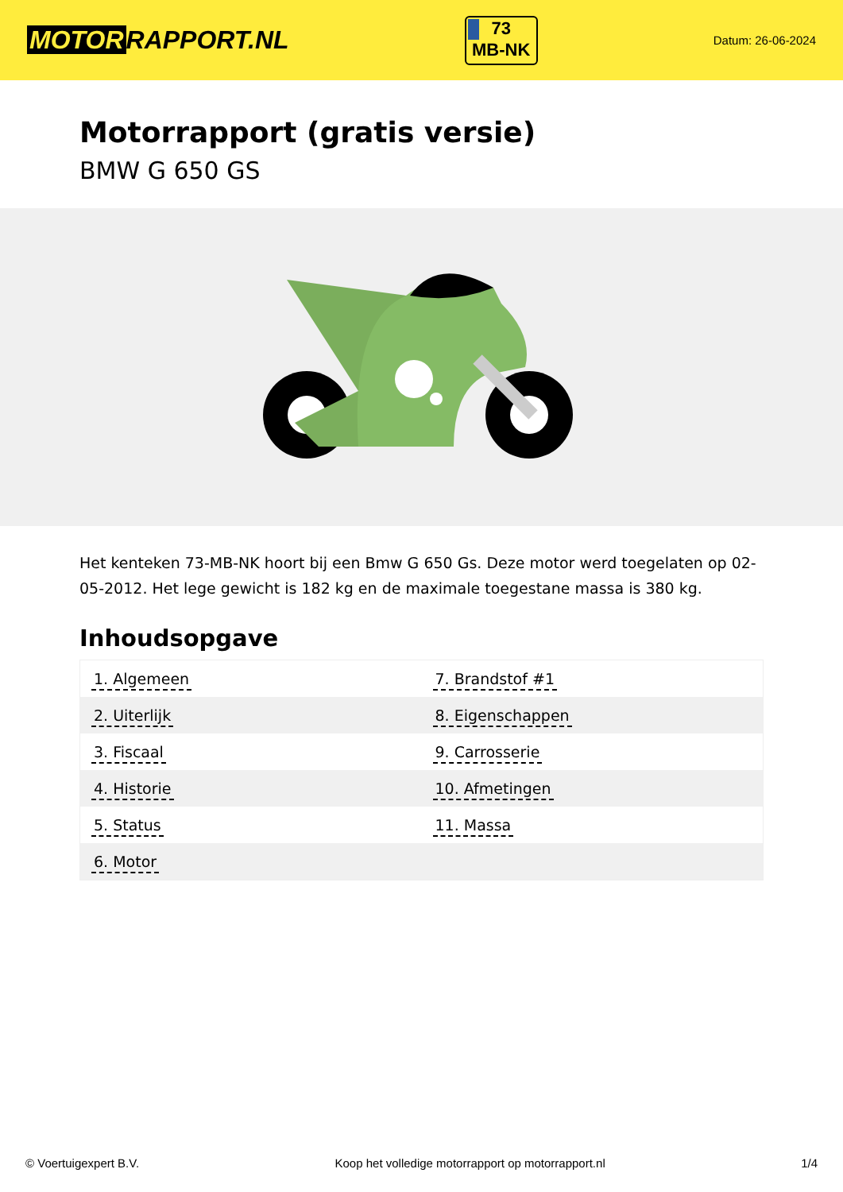MOTOR RAPPORT.NL
73
MB-NK
Datum: 26-06-2024
Motorrapport (gratis versie)
BMW G 650 GS
Het kenteken 73-MB-NK hoort bij een Bmw G 650 Gs. Deze motor werd toegelaten op 02-05-2012. Het lege gewicht is 182 kg en de maximale toegestane massa is 380 kg.
Inhoudsopgave
| 1. Algemeen | 7. Brandstof #1 |
| 2. Uiterlijk | 8. Eigenschappen |
| 3. Fiscaal | 9. Carrosserie |
| 4. Historie | 10. Afmetingen |
| 5. Status | 11. Massa |
| 6. Motor | |
© Voertuigexpert B.V. Koop het volledige motorrapport op motorrapport.nl 1/4